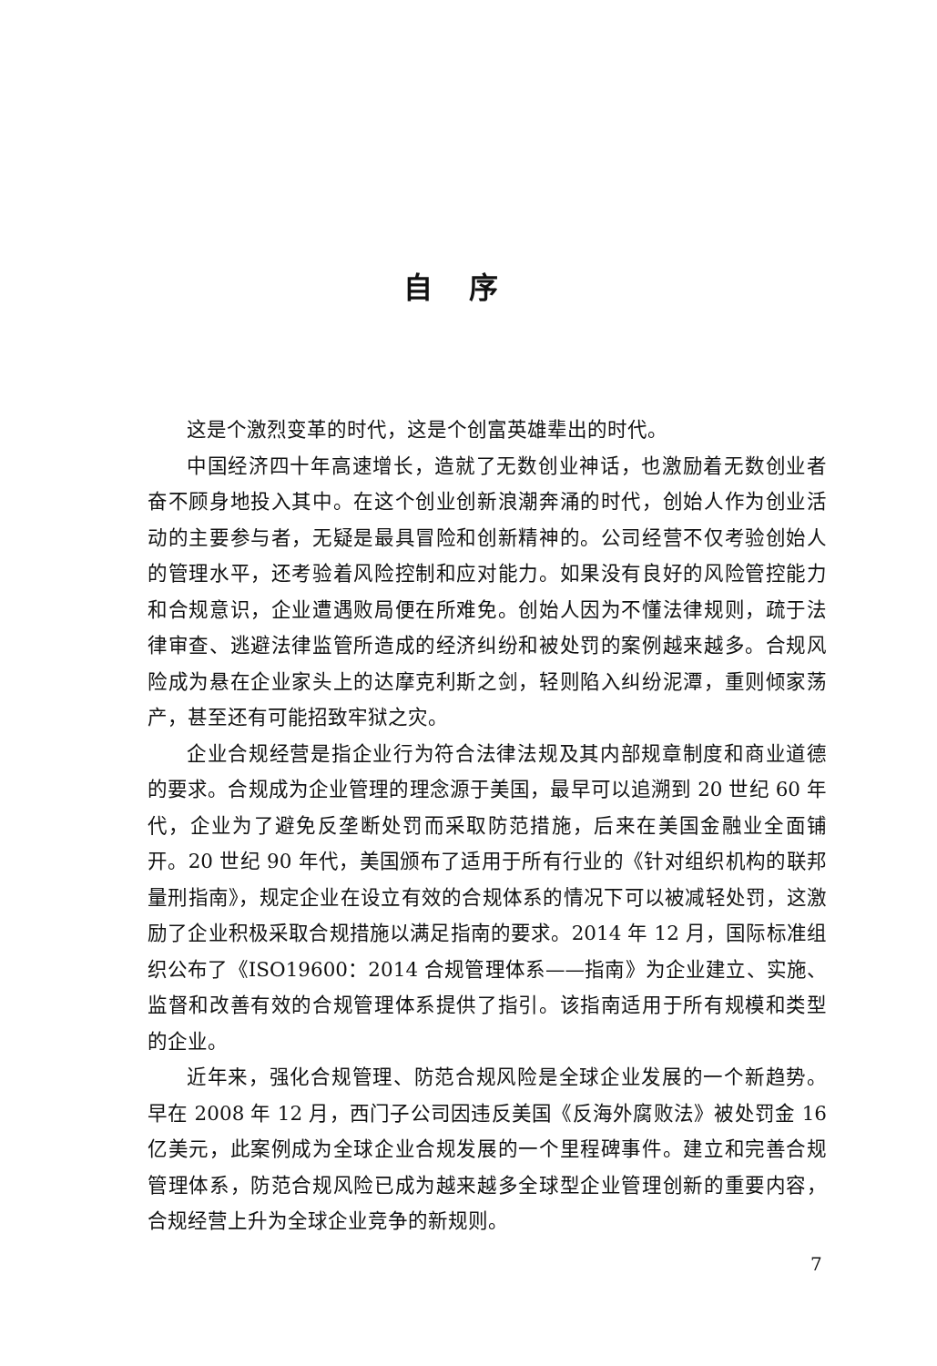自序
这是个激烈变革的时代，这是个创富英雄辈出的时代。
中国经济四十年高速增长，造就了无数创业神话，也激励着无数创业者奋不顾身地投入其中。在这个创业创新浪潮奔涌的时代，创始人作为创业活动的主要参与者，无疑是最具冒险和创新精神的。公司经营不仅考验创始人的管理水平，还考验着风险控制和应对能力。如果没有良好的风险管控能力和合规意识，企业遭遇败局便在所难免。创始人因为不懂法律规则，疏于法律审查、逃避法律监管所造成的经济纠纷和被处罚的案例越来越多。合规风险成为悬在企业家头上的达摩克利斯之剑，轻则陷入纠纷泥潭，重则倾家荡产，甚至还有可能招致牢狱之灾。
企业合规经营是指企业行为符合法律法规及其内部规章制度和商业道德的要求。合规成为企业管理的理念源于美国，最早可以追溯到 20 世纪 60 年代，企业为了避免反垄断处罚而采取防范措施，后来在美国金融业全面铺开。20 世纪 90 年代，美国颁布了适用于所有行业的《针对组织机构的联邦量刑指南》，规定企业在设立有效的合规体系的情况下可以被减轻处罚，这激励了企业积极采取合规措施以满足指南的要求。2014 年 12 月，国际标准组织公布了《ISO19600：2014 合规管理体系——指南》为企业建立、实施、监督和改善有效的合规管理体系提供了指引。该指南适用于所有规模和类型的企业。
近年来，强化合规管理、防范合规风险是全球企业发展的一个新趋势。早在 2008 年 12 月，西门子公司因违反美国《反海外腐败法》被处罚金 16 亿美元，此案例成为全球企业合规发展的一个里程碑事件。建立和完善合规管理体系，防范合规风险已成为越来越多全球型企业管理创新的重要内容，合规经营上升为全球企业竞争的新规则。
7